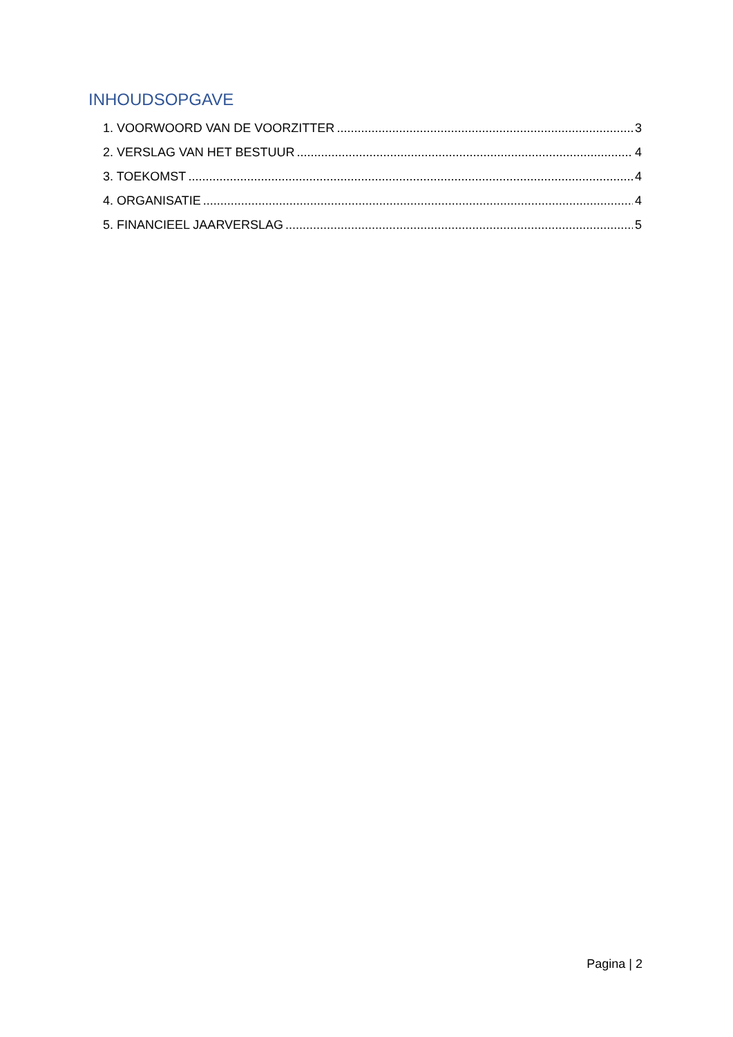INHOUDSOPGAVE
1. VOORWOORD VAN DE VOORZITTER 3
2. VERSLAG VAN HET BESTUUR 4
3. TOEKOMST 4
4. ORGANISATIE 4
5. FINANCIEEL JAARVERSLAG 5
Pagina | 2